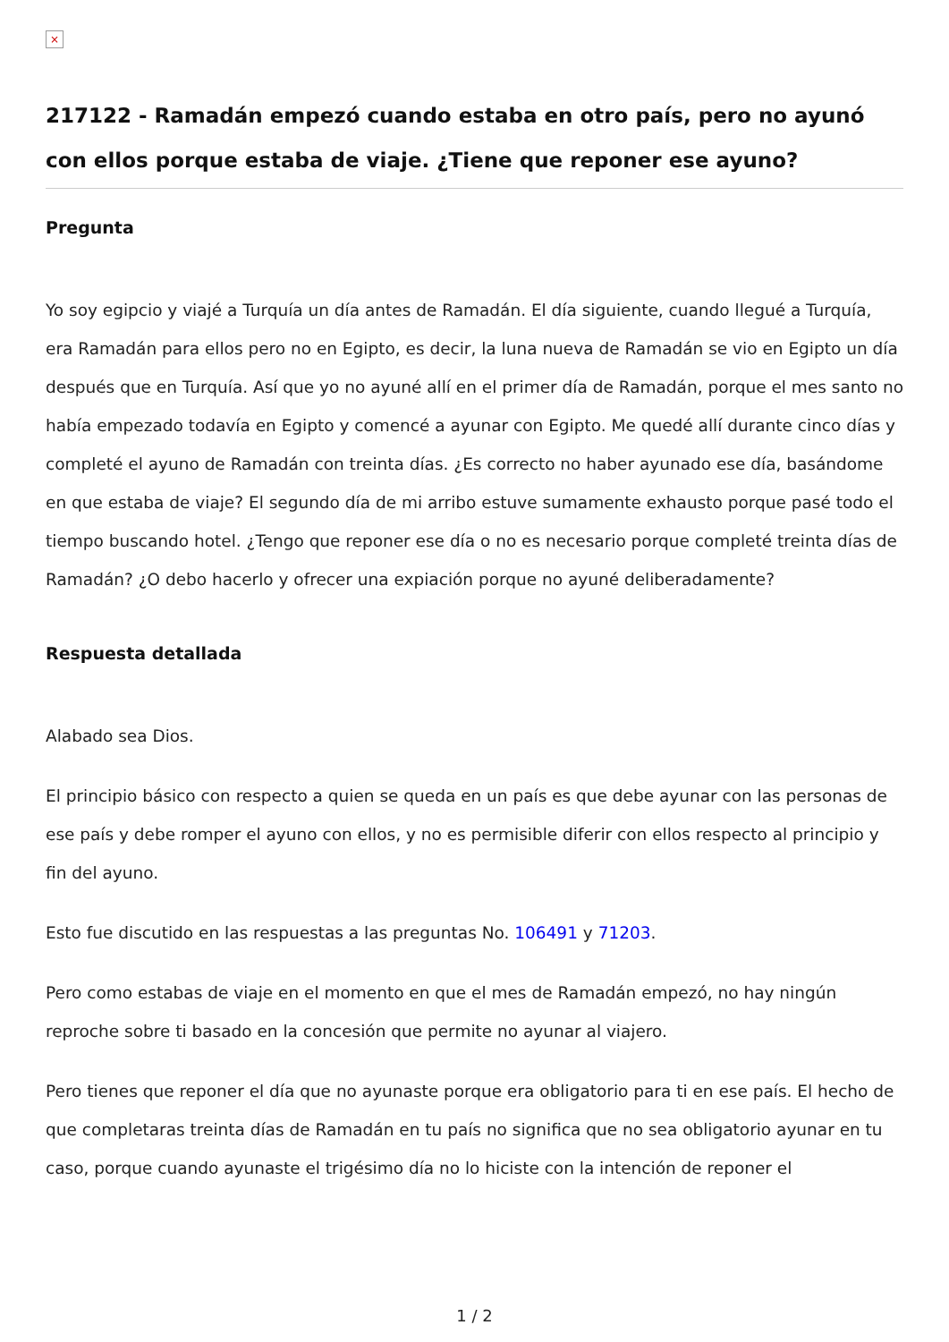×
217122 - Ramadán empezó cuando estaba en otro país, pero no ayunó con ellos porque estaba de viaje. ¿Tiene que reponer ese ayuno?
Pregunta
Yo soy egipcio y viajé a Turquía un día antes de Ramadán. El día siguiente, cuando llegué a Turquía, era Ramadán para ellos pero no en Egipto, es decir, la luna nueva de Ramadán se vio en Egipto un día después que en Turquía. Así que yo no ayuné allí en el primer día de Ramadán, porque el mes santo no había empezado todavía en Egipto y comencé a ayunar con Egipto. Me quedé allí durante cinco días y completé el ayuno de Ramadán con treinta días. ¿Es correcto no haber ayunado ese día, basándome en que estaba de viaje? El segundo día de mi arribo estuve sumamente exhausto porque pasé todo el tiempo buscando hotel. ¿Tengo que reponer ese día o no es necesario porque completé treinta días de Ramadán? ¿O debo hacerlo y ofrecer una expiación porque no ayuné deliberadamente?
Respuesta detallada
Alabado sea Dios.
El principio básico con respecto a quien se queda en un país es que debe ayunar con las personas de ese país y debe romper el ayuno con ellos, y no es permisible diferir con ellos respecto al principio y fin del ayuno.
Esto fue discutido en las respuestas a las preguntas No. 106491 y 71203.
Pero como estabas de viaje en el momento en que el mes de Ramadán empezó, no hay ningún reproche sobre ti basado en la concesión que permite no ayunar al viajero.
Pero tienes que reponer el día que no ayunaste porque era obligatorio para ti en ese país. El hecho de que completaras treinta días de Ramadán en tu país no significa que no sea obligatorio ayunar en tu caso, porque cuando ayunaste el trigésimo día no lo hiciste con la intención de reponer el
1 / 2